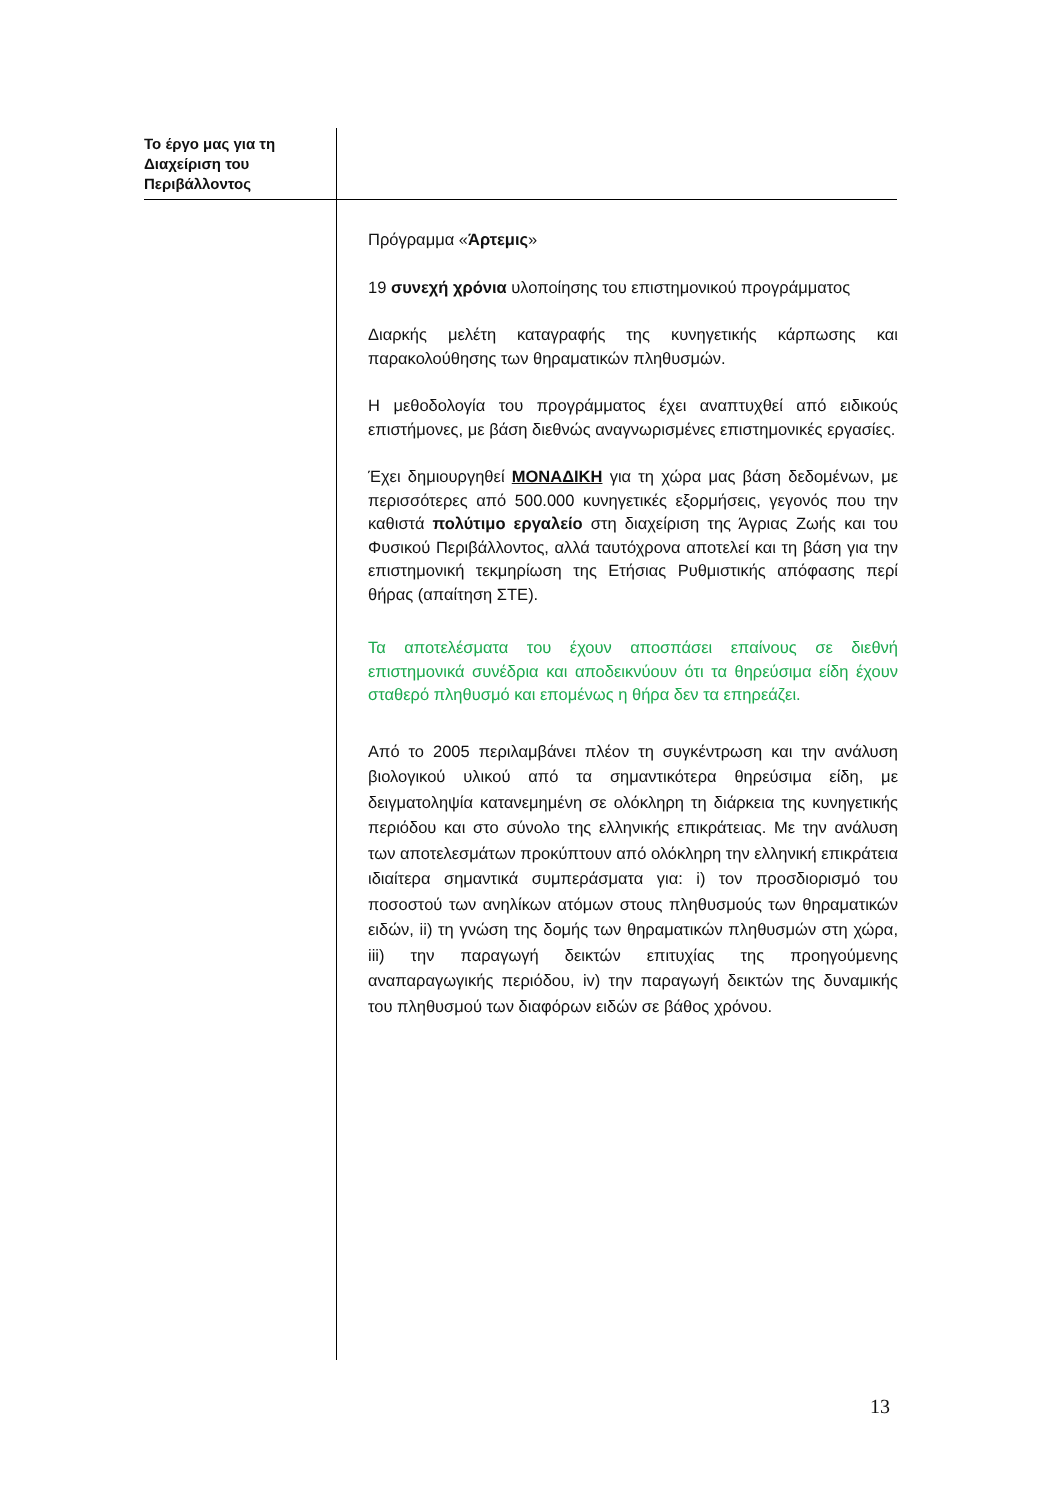Το έργο μας για τη Διαχείριση του Περιβάλλοντος
Πρόγραμμα «Άρτεμις»
19 συνεχή χρόνια υλοποίησης του επιστημονικού προγράμματος
Διαρκής μελέτη καταγραφής της κυνηγετικής κάρπωσης και παρακολούθησης των θηραματικών πληθυσμών.
Η μεθοδολογία του προγράμματος έχει αναπτυχθεί από ειδικούς επιστήμονες, με βάση διεθνώς αναγνωρισμένες επιστημονικές εργασίες.
Έχει δημιουργηθεί ΜΟΝΑΔΙΚΗ για τη χώρα μας βάση δεδομένων, με περισσότερες από 500.000 κυνηγετικές εξορμήσεις, γεγονός που την καθιστά πολύτιμο εργαλείο στη διαχείριση της Άγριας Ζωής και του Φυσικού Περιβάλλοντος, αλλά ταυτόχρονα αποτελεί και τη βάση για την επιστημονική τεκμηρίωση της Ετήσιας Ρυθμιστικής απόφασης περί θήρας (απαίτηση ΣΤΕ).
Τα αποτελέσματα του έχουν αποσπάσει επαίνους σε διεθνή επιστημονικά συνέδρια και αποδεικνύουν ότι τα θηρεύσιμα είδη έχουν σταθερό πληθυσμό και επομένως η θήρα δεν τα επηρεάζει.
Από το 2005 περιλαμβάνει πλέον τη συγκέντρωση και την ανάλυση βιολογικού υλικού από τα σημαντικότερα θηρεύσιμα είδη, με δειγματοληψία κατανεμημένη σε ολόκληρη τη διάρκεια της κυνηγετικής περιόδου και στο σύνολο της ελληνικής επικράτειας. Με την ανάλυση των αποτελεσμάτων προκύπτουν από ολόκληρη την ελληνική επικράτεια ιδιαίτερα σημαντικά συμπεράσματα για: i) τον προσδιορισμό του ποσοστού των ανηλίκων ατόμων στους πληθυσμούς των θηραματικών ειδών, ii) τη γνώση της δομής των θηραματικών πληθυσμών στη χώρα, iii) την παραγωγή δεικτών επιτυχίας της προηγούμενης αναπαραγωγικής περιόδου, iv) την παραγωγή δεικτών της δυναμικής του πληθυσμού των διαφόρων ειδών σε βάθος χρόνου.
13